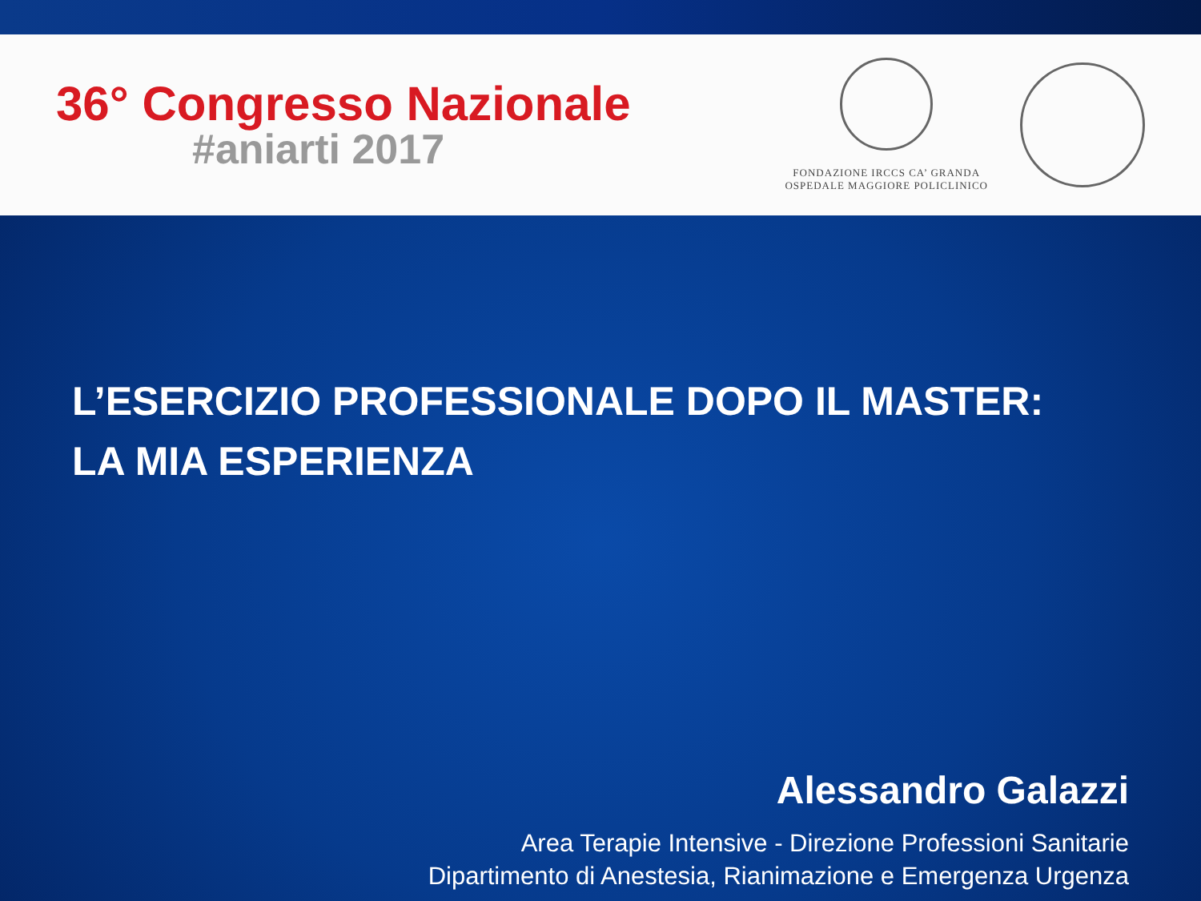36° Congresso Nazionale
#aniarti 2017
FONDAZIONE IRCCS CA’ GRANDA
OSPEDALE MAGGIORE POLICLINICO
L’ESERCIZIO PROFESSIONALE DOPO IL MASTER:
LA MIA ESPERIENZA
Alessandro Galazzi
Area Terapie Intensive - Direzione Professioni Sanitarie
Dipartimento di Anestesia, Rianimazione e Emergenza Urgenza